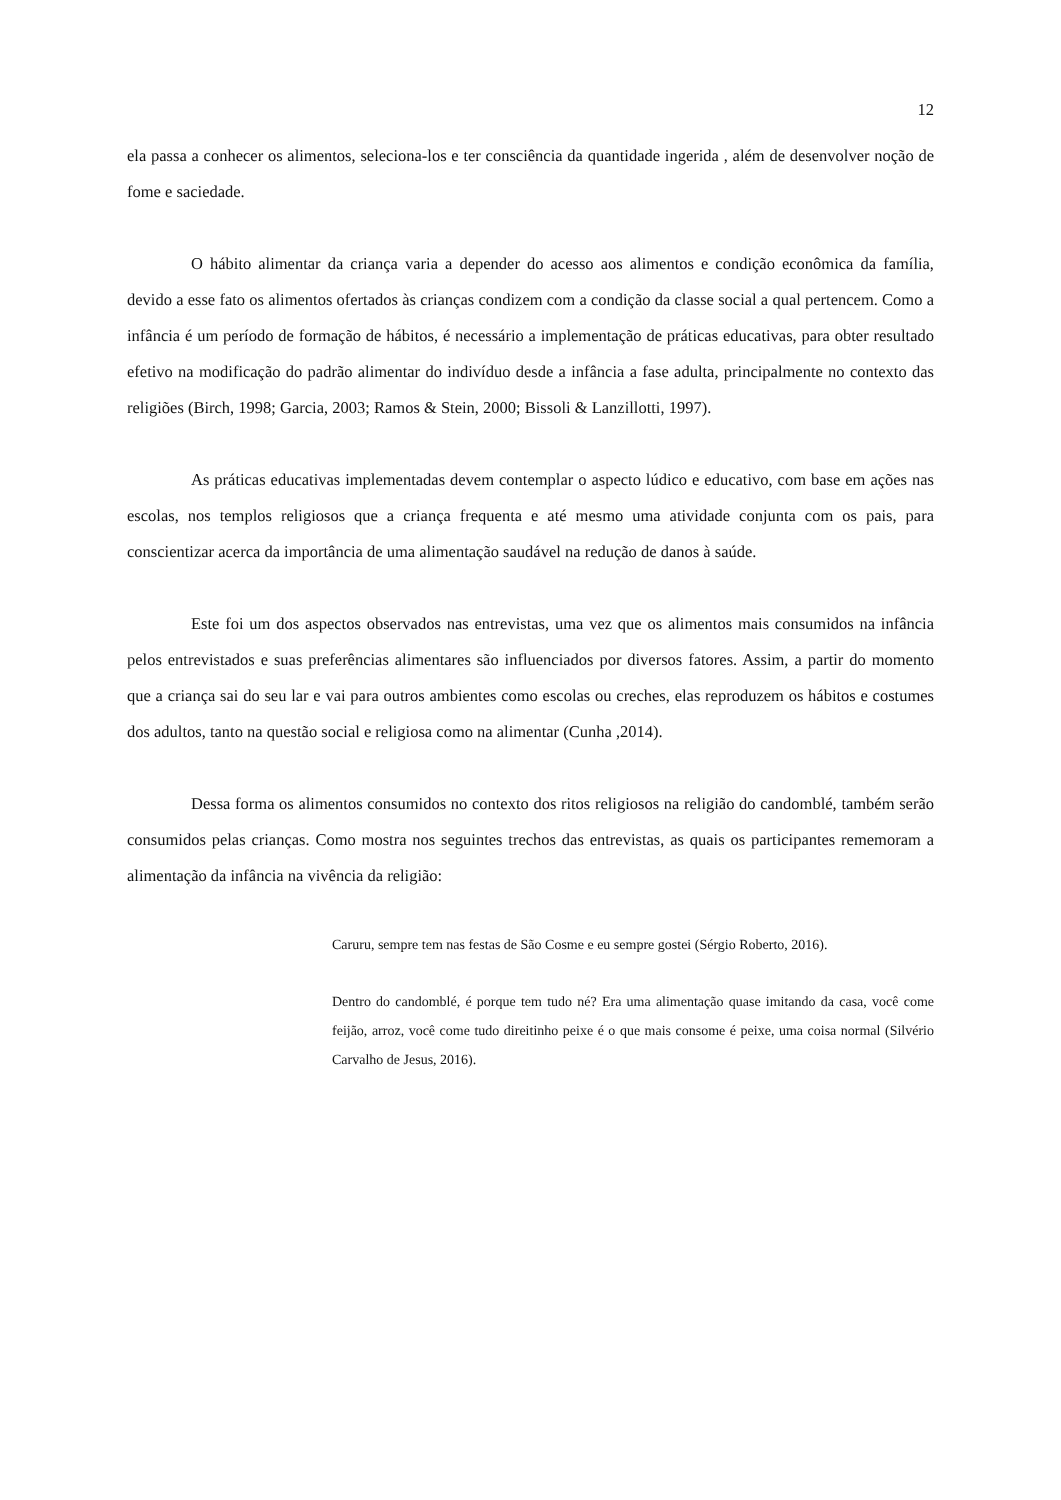12
ela passa a conhecer os alimentos, seleciona-los e ter consciência da quantidade ingerida , além de desenvolver noção de fome e saciedade.
O hábito alimentar da criança varia a depender do acesso aos alimentos e condição econômica da família, devido a esse fato os alimentos ofertados às crianças condizem com a condição da classe social a qual pertencem. Como a infância é um período de formação de hábitos, é necessário a implementação de práticas educativas, para obter resultado efetivo na modificação do padrão alimentar do indivíduo desde a infância a fase adulta, principalmente no contexto das religiões (Birch, 1998; Garcia, 2003; Ramos & Stein, 2000; Bissoli & Lanzillotti, 1997).
As práticas educativas implementadas devem contemplar o aspecto lúdico e educativo, com base em ações nas escolas, nos templos religiosos que a criança frequenta e até mesmo uma atividade conjunta com os pais, para conscientizar acerca da importância de uma alimentação saudável na redução de danos à saúde.
Este foi um dos aspectos observados nas entrevistas, uma vez que os alimentos mais consumidos na infância pelos entrevistados e suas preferências alimentares são influenciados por diversos fatores. Assim, a partir do momento que a criança sai do seu lar e vai para outros ambientes como escolas ou creches, elas reproduzem os hábitos e costumes dos adultos, tanto na questão social e religiosa como na alimentar (Cunha ,2014).
Dessa forma os alimentos consumidos no contexto dos ritos religiosos na religião do candomblé, também serão consumidos pelas crianças. Como mostra nos seguintes trechos das entrevistas, as quais os participantes rememoram a alimentação da infância na vivência da religião:
Caruru, sempre tem nas festas de São Cosme e eu sempre gostei (Sérgio Roberto, 2016).
Dentro do candomblé, é porque tem tudo né? Era uma alimentação quase imitando da casa, você come feijão, arroz, você come tudo direitinho peixe é o que mais consome é peixe, uma coisa normal (Silvério Carvalho de Jesus, 2016).